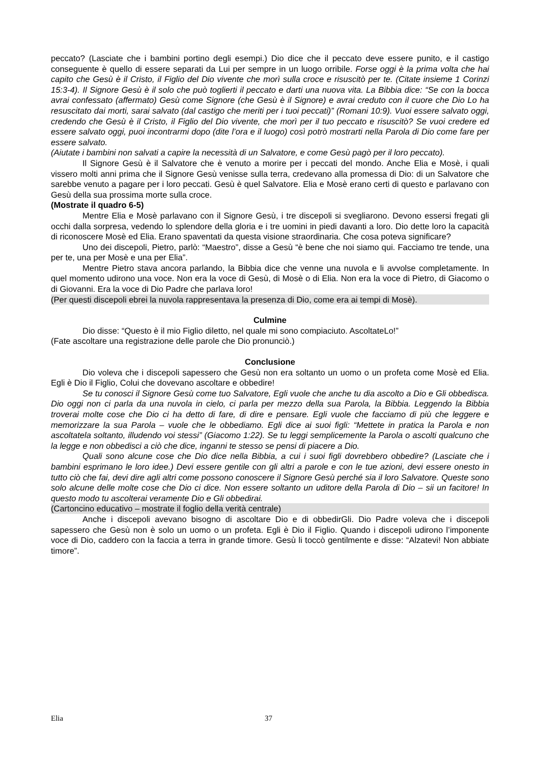peccato? (Lasciate che i bambini portino degli esempi.) Dio dice che il peccato deve essere punito, e il castigo conseguente è quello di essere separati da Lui per sempre in un luogo orribile. Forse oggi è la prima volta che hai capito che Gesù è il Cristo, il Figlio del Dio vivente che morì sulla croce e risuscitò per te. (Citate insieme 1 Corinzi 15:3-4). Il Signore Gesù è il solo che può toglierti il peccato e darti una nuova vita. La Bibbia dice: “Se con la bocca avrai confessato (affermato) Gesù come Signore (che Gesù è il Signore) e avrai creduto con il cuore che Dio Lo ha resuscitato dai morti, sarai salvato (dal castigo che meriti per i tuoi peccati)” (Romani 10:9). Vuoi essere salvato oggi, credendo che Gesù è il Cristo, il Figlio del Dio vivente, che morì per il tuo peccato e risuscitò? Se vuoi credere ed essere salvato oggi, puoi incontrarmi dopo (dite l’ora e il luogo) così potrò mostrarti nella Parola di Dio come fare per essere salvato.
(Aiutate i bambini non salvati a capire la necessità di un Salvatore, e come Gesù pagò per il loro peccato).
Il Signore Gesù è il Salvatore che è venuto a morire per i peccati del mondo. Anche Elia e Mosè, i quali vissero molti anni prima che il Signore Gesù venisse sulla terra, credevano alla promessa di Dio: di un Salvatore che sarebbe venuto a pagare per i loro peccati. Gesù è quel Salvatore. Elia e Mosè erano certi di questo e parlavano con Gesù della sua prossima morte sulla croce.
(Mostrate il quadro 6-5)
Mentre Elia e Mosè parlavano con il Signore Gesù, i tre discepoli si svegliarono. Devono essersi fregati gli occhi dalla sorpresa, vedendo lo splendore della gloria e i tre uomini in piedi davanti a loro. Dio dette loro la capacità di riconoscere Mosè ed Elia. Erano spaventati da questa visione straordinaria. Che cosa poteva significare?
Uno dei discepoli, Pietro, parlò: “Maestro”, disse a Gesù “è bene che noi siamo qui. Facciamo tre tende, una per te, una per Mosè e una per Elia”.
Mentre Pietro stava ancora parlando, la Bibbia dice che venne una nuvola e li avvolse completamente. In quel momento udirono una voce. Non era la voce di Gesù, di Mosè o di Elia. Non era la voce di Pietro, di Giacomo o di Giovanni. Era la voce di Dio Padre che parlava loro!
(Per questi discepoli ebrei la nuvola rappresentava la presenza di Dio, come era ai tempi di Mosè).
Culmine
Dio disse: “Questo è il mio Figlio diletto, nel quale mi sono compiaciuto. AscoltateLo!”
(Fate ascoltare una registrazione delle parole che Dio pronunciò.)
Conclusione
Dio voleva che i discepoli sapessero che Gesù non era soltanto un uomo o un profeta come Mosè ed Elia. Egli è Dio il Figlio, Colui che dovevano ascoltare e obbedire!
Se tu conosci il Signore Gesù come tuo Salvatore, Egli vuole che anche tu dia ascolto a Dio e Gli obbedisca. Dio oggi non ci parla da una nuvola in cielo, ci parla per mezzo della sua Parola, la Bibbia. Leggendo la Bibbia troverai molte cose che Dio ci ha detto di fare, di dire e pensare. Egli vuole che facciamo di più che leggere e memorizzare la sua Parola – vuole che le obbediamo. Egli dice ai suoi figli: “Mettete in pratica la Parola e non ascoltatela soltanto, illudendo voi stessi” (Giacomo 1:22). Se tu leggi semplicemente la Parola o ascolti qualcuno che la legge e non obbedisci a ciò che dice, inganni te stesso se pensi di piacere a Dio.
Quali sono alcune cose che Dio dice nella Bibbia, a cui i suoi figli dovrebbero obbedire? (Lasciate che i bambini esprimano le loro idee.) Devi essere gentile con gli altri a parole e con le tue azioni, devi essere onesto in tutto ciò che fai, devi dire agli altri come possono conoscere il Signore Gesù perché sia il loro Salvatore. Queste sono solo alcune delle molte cose che Dio ci dice. Non essere soltanto un uditore della Parola di Dio – sii un facitore! In questo modo tu ascolterai veramente Dio e Gli obbedirai.
(Cartoncino educativo – mostrate il foglio della verità centrale)
Anche i discepoli avevano bisogno di ascoltare Dio e di obbedirGli. Dio Padre voleva che i discepoli sapessero che Gesù non è solo un uomo o un profeta. Egli è Dio il Figlio. Quando i discepoli udirono l’imponente voce di Dio, caddero con la faccia a terra in grande timore. Gesù li toccò gentilmente e disse: “Alzatevi! Non abbiate timore”.
Elia 37